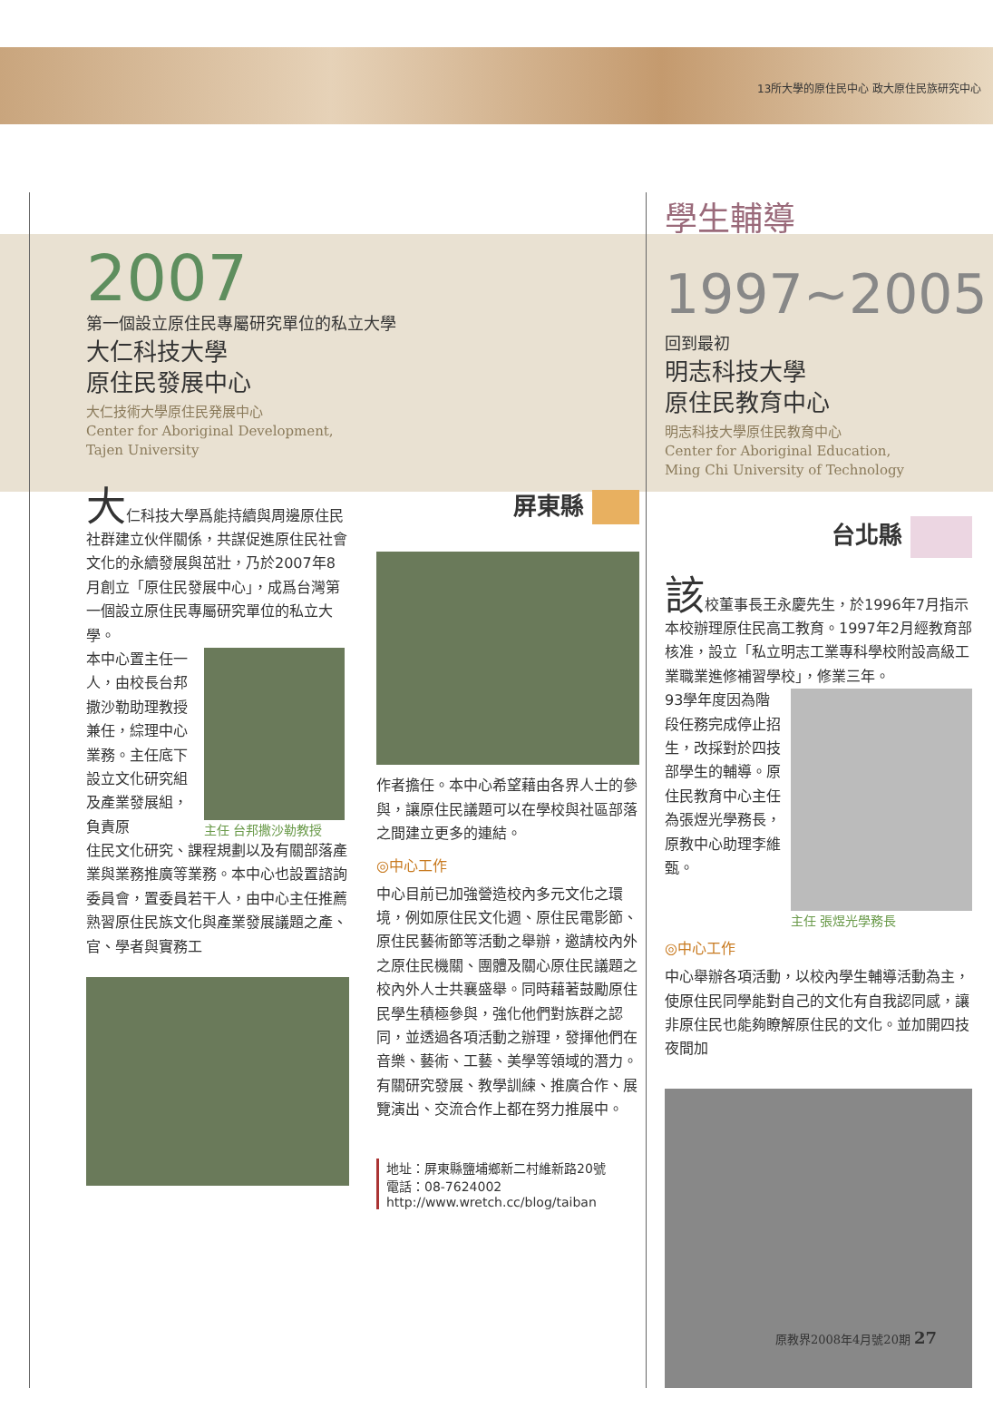13所大學的原住民中心 政大原住民族研究中心
2007
第一個設立原住民專屬研究單位的私立大學
大仁科技大學
原住民發展中心
大仁技術大學原住民発展中心
Center for Aboriginal Development,
Tajen University
大仁科技大學爲能持續與周邊原住民社群建立伙伴關係，共謀促進原住民社會文化的永續發展與茁壯，乃於2007年8月創立「原住民發展中心」，成爲台灣第一個設立原住民專屬研究單位的私立大學。
本中心置主任一人，由校長台邦撒沙勒助理教授兼任，綜理中心業務。主任底下設立文化研究組及產業發展組，負責原
主任 台邦撒沙勒教授
住民文化研究、課程規劃以及有關部落產業與業務推廣等業務。本中心也設置諮詢委員會，置委員若干人，由中心主任推薦熟習原住民族文化與產業發展議題之產、官、學者與實務工
屏東縣
作者擔任。本中心希望藉由各界人士的參與，讓原住民議題可以在學校與社區部落之間建立更多的連結。
◎中心工作
中心目前已加強營造校內多元文化之環境，例如原住民文化週、原住民電影節、原住民藝術節等活動之舉辦，邀請校內外之原住民機關、團體及關心原住民議題之校內外人士共襄盛舉。同時藉著鼓勵原住民學生積極參與，強化他們對族群之認同，並透過各項活動之辦理，發揮他們在音樂、藝術、工藝、美學等領域的潛力。有關研究發展、教學訓練、推廣合作、展覽演出、交流合作上都在努力推展中。
地址：屏東縣鹽埔鄉新二村維新路20號
電話：08-7624002
http://www.wretch.cc/blog/taiban
學生輔導
1997~2005
回到最初
明志科技大學
原住民教育中心
明志科技大學原住民教育中心
Center for Aboriginal Education,
Ming Chi University of Technology
台北縣
該校董事長王永慶先生，於1996年7月指示本校辦理原住民高工教育。1997年2月經教育部核准，設立「私立明志工業專科學校附設高級工業職業進修補習學校」，修業三年。
93學年度因為階段任務完成停止招生，改採對於四技部學生的輔導。原住民教育中心主任為張煜光學務長，原教中心助理李維甄。
主任 張煜光學務長
◎中心工作
中心舉辦各項活動，以校內學生輔導活動為主，使原住民同學能對自己的文化有自我認同感，讓非原住民也能夠瞭解原住民的文化。並加開四技夜間加
原教界2008年4月號20期 27